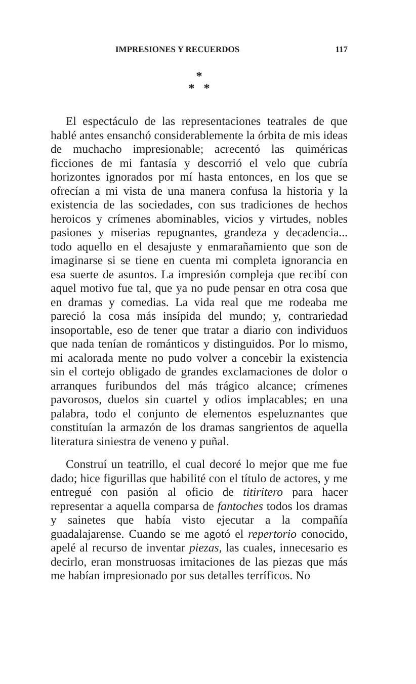IMPRESIONES Y RECUERDOS 117
*
* *
El espectáculo de las representaciones teatrales de que hablé antes ensanchó considerablemente la órbita de mis ideas de muchacho impresionable; acrecentó las quiméricas ficciones de mi fantasía y descorrió el velo que cubría horizontes ignorados por mí hasta entonces, en los que se ofrecían a mi vista de una manera confusa la historia y la existencia de las sociedades, con sus tradiciones de hechos heroicos y crímenes abominables, vicios y virtudes, nobles pasiones y miserias repugnantes, grandeza y decadencia... todo aquello en el desajuste y enmarañamiento que son de imaginarse si se tiene en cuenta mi completa ignorancia en esa suerte de asuntos. La impresión compleja que recibí con aquel motivo fue tal, que ya no pude pensar en otra cosa que en dramas y comedias. La vida real que me rodeaba me pareció la cosa más insípida del mundo; y, contrariedad insoportable, eso de tener que tratar a diario con individuos que nada tenían de románticos y distinguidos. Por lo mismo, mi acalorada mente no pudo volver a concebir la existencia sin el cortejo obligado de grandes exclamaciones de dolor o arranques furibundos del más trágico alcance; crímenes pavorosos, duelos sin cuartel y odios implacables; en una palabra, todo el conjunto de elementos espeluznantes que constituían la armazón de los dramas sangrientos de aquella literatura siniestra de veneno y puñal.
Construí un teatrillo, el cual decoré lo mejor que me fue dado; hice figurillas que habilité con el título de actores, y me entregué con pasión al oficio de titiritero para hacer representar a aquella comparsa de fantoches todos los dramas y sainetes que había visto ejecutar a la compañía guadalajarense. Cuando se me agotó el repertorio conocido, apelé al recurso de inventar piezas, las cuales, innecesario es decirlo, eran monstruosas imitaciones de las piezas que más me habían impresionado por sus detalles terríficos. No